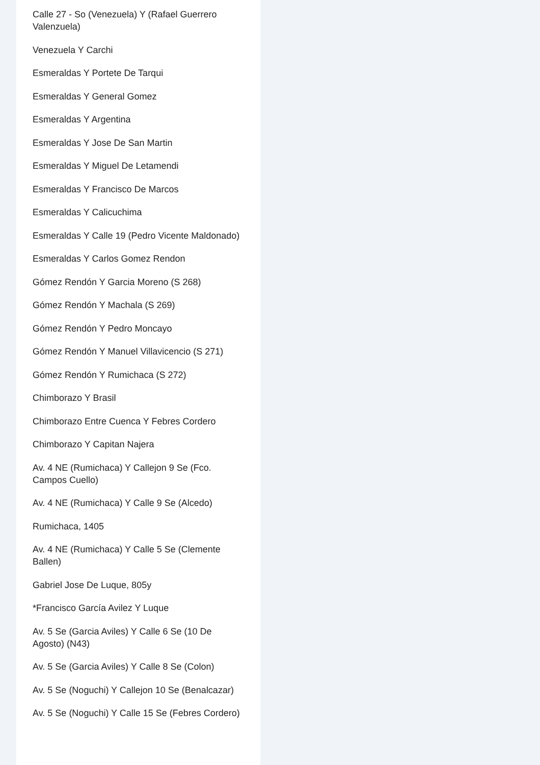Calle 27 - So (Venezuela) Y (Rafael Guerrero Valenzuela)
Venezuela Y Carchi
Esmeraldas Y Portete De Tarqui
Esmeraldas Y General Gomez
Esmeraldas Y Argentina
Esmeraldas Y Jose De San Martin
Esmeraldas Y Miguel De Letamendi
Esmeraldas Y Francisco De Marcos
Esmeraldas Y Calicuchima
Esmeraldas Y Calle 19 (Pedro Vicente Maldonado)
Esmeraldas Y Carlos Gomez Rendon
Gómez Rendón Y Garcia Moreno (S 268)
Gómez Rendón Y Machala (S 269)
Gómez Rendón Y Pedro Moncayo
Gómez Rendón Y Manuel Villavicencio (S 271)
Gómez Rendón Y Rumichaca (S 272)
Chimborazo Y Brasil
Chimborazo Entre Cuenca Y Febres Cordero
Chimborazo Y Capitan Najera
Av. 4 NE (Rumichaca) Y Callejon 9 Se (Fco. Campos Cuello)
Av. 4 NE (Rumichaca) Y Calle 9 Se (Alcedo)
Rumichaca, 1405
Av. 4 NE (Rumichaca) Y Calle 5 Se (Clemente Ballen)
Gabriel Jose De Luque, 805y
*Francisco García Avilez Y Luque
Av. 5 Se (Garcia Aviles) Y Calle 6 Se (10 De Agosto) (N43)
Av. 5 Se (Garcia Aviles) Y Calle 8 Se (Colon)
Av. 5 Se (Noguchi) Y Callejon 10 Se (Benalcazar)
Av. 5 Se (Noguchi) Y Calle 15 Se (Febres Cordero)